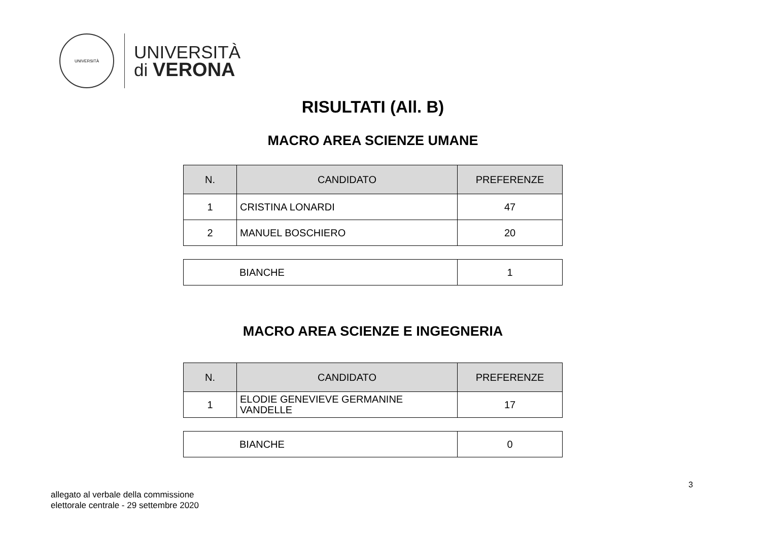UNIVERSITÀ
UNIVERSITÀ
di VERONA
RISULTATI (All. B)
MACRO AREA SCIENZE UMANE
| N. | CANDIDATO | PREFERENZE |
| --- | --- | --- |
| 1 | CRISTINA LONARDI | 47 |
| 2 | MANUEL BOSCHIERO | 20 |
| | BIANCHE | 1 |
MACRO AREA SCIENZE E INGEGNERIA
| N. | CANDIDATO | PREFERENZE |
| --- | --- | --- |
| 1 | ELODIE GENEVIEVE GERMANINE VANDELLE | 17 |
| | BIANCHE | 0 |
3
allegato al verbale della commissione
elettorale centrale - 29 settembre 2020